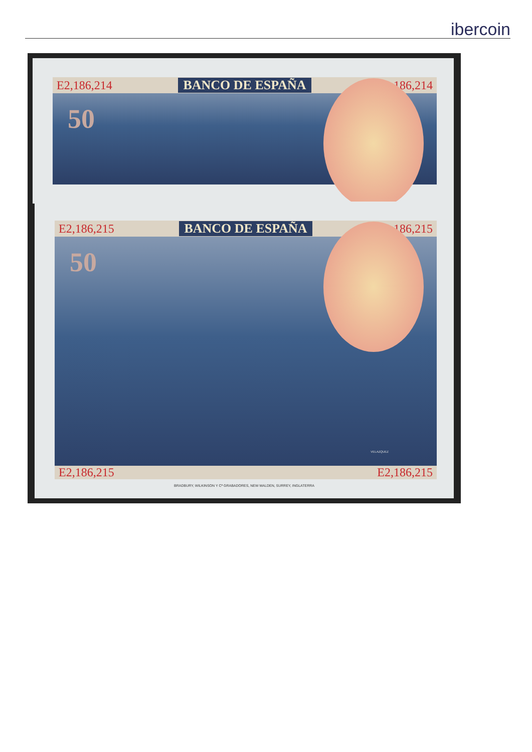ibercoin
E2,186,214 BANCO DE ESPAÑA E2,186,214
50
E2,186,215 BANCO DE ESPAÑA E2,186,215
50
VELAZQUEZ
E2,186,215 E2,186,215
BRADBURY, WILKINSON Y Cª GRABADORES, NEW MALDEN, SURREY, INGLATERRA